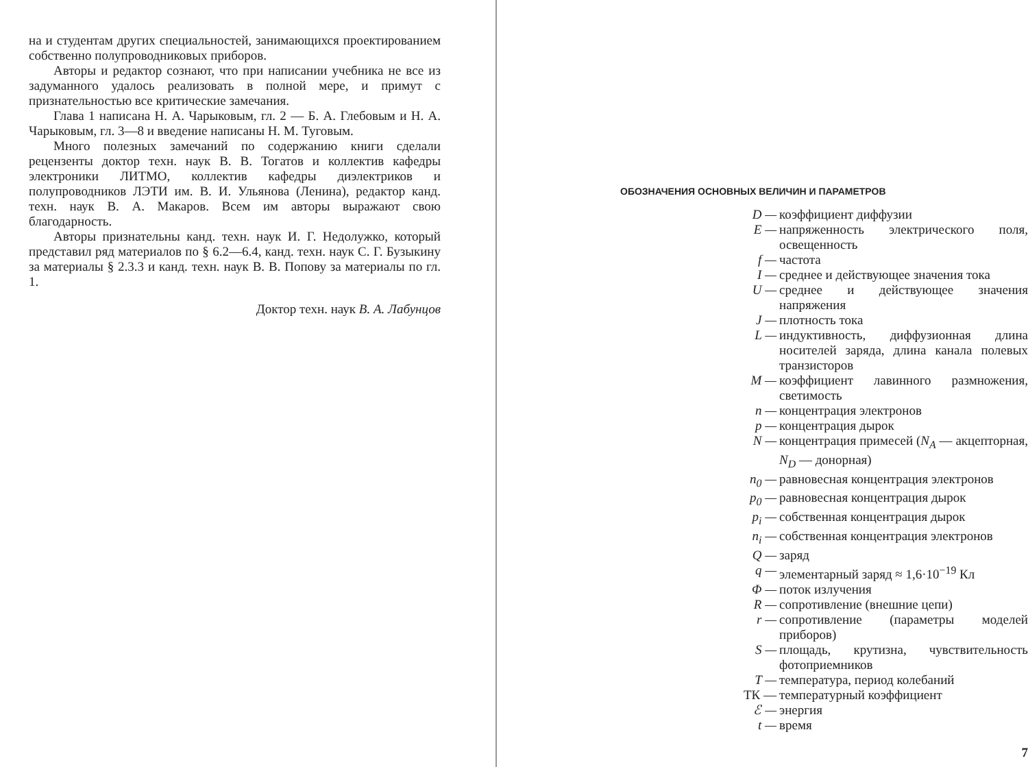на и студентам других специальностей, занимающихся проектированием собственно полупроводниковых приборов.
Авторы и редактор сознают, что при написании учебника не все из задуманного удалось реализовать в полной мере, и примут с признательностью все критические замечания.
Глава 1 написана Н. А. Чарыковым, гл. 2 — Б. А. Глебовым и Н. А. Чарыковым, гл. 3—8 и введение написаны Н. М. Туговым.
Много полезных замечаний по содержанию книги сделали рецензенты доктор техн. наук В. В. Тогатов и коллектив кафедры электроники ЛИТМО, коллектив кафедры диэлектриков и полупроводников ЛЭТИ им. В. И. Ульянова (Ленина), редактор канд. техн. наук В. А. Макаров. Всем им авторы выражают свою благодарность.
Авторы признательны канд. техн. наук И. Г. Недолужко, который представил ряд материалов по § 6.2—6.4, канд. техн. наук С. Г. Бузыкину за материалы § 2.3.3 и канд. техн. наук В. В. Попову за материалы по гл. 1.
Доктор техн. наук В. А. Лабунцов
ОБОЗНАЧЕНИЯ ОСНОВНЫХ ВЕЛИЧИН И ПАРАМЕТРОВ
| D — | коэффициент диффузии |
| E — | напряженность электрического поля, освещенность |
| f — | частота |
| I — | среднее и действующее значения тока |
| U — | среднее и действующее значения напряжения |
| J — | плотность тока |
| L — | индуктивность, диффузионная длина носителей заряда, длина канала полевых транзисторов |
| M — | коэффициент лавинного размножения, светимость |
| n — | концентрация электронов |
| p — | концентрация дырок |
| N — | концентрация примесей ( N<sub>A</sub> — акцепторная, N<sub>D</sub> — донорная) |
| n<sub>0</sub> — | равновесная концентрация электронов |
| p<sub>0</sub> — | равновесная концентрация дырок |
| p<sub>i</sub> — | собственная концентрация дырок |
| n<sub>i</sub> — | собственная концентрация электронов |
| Q — | заряд |
| q — | элементарный заряд ≈ 1,6·10<sup>−19</sup> Кл |
| Φ — | поток излучения |
| R — | сопротивление (внешние цепи) |
| r — | сопротивление (параметры моделей приборов) |
| S — | площадь, крутизна, чувствительность фотоприемников |
| T — | температура, период колебаний |
| ТК — | температурный коэффициент |
| ℰ — | энергия |
| t — | время |
7